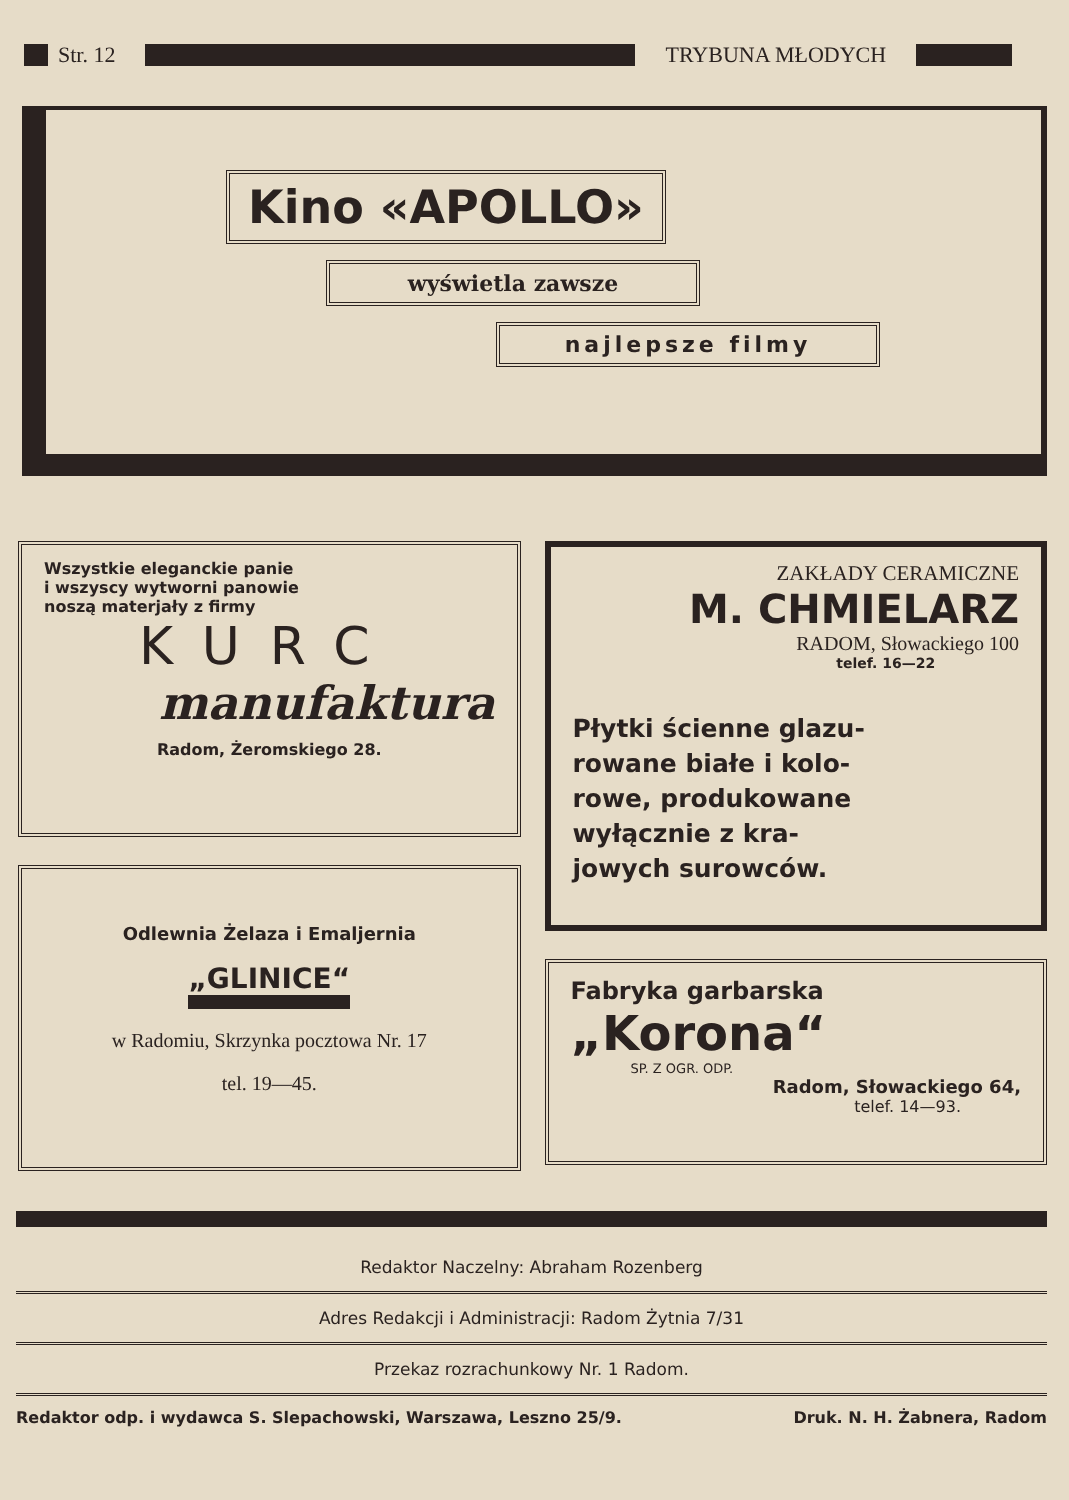Str. 12 TRYBUNA MŁODYCH
Kino «APOLLO»
wyświetla zawsze
najlepsze filmy
Wszystkie eleganckie panie
i wszyscy wytworni panowie
noszą materjały z firmy
KURC
manufaktura
Radom, Żeromskiego 28.
Odlewnia Żelaza i Emaljernia
„GLINICE“
w Radomiu, Skrzynka pocztowa Nr. 17
tel. 19—45.
ZAKŁADY CERAMICZNE
M. CHMIELARZ
RADOM, Słowackiego 100
telef. 16—22
Płytki ścienne glazu-
rowane białe i kolo-
rowe, produkowane
wyłącznie z kra-
jowych surowców.
Fabryka garbarska
„Korona“
SP. Z OGR. ODP.
Radom, Słowackiego 64,
telef. 14—93.
Redaktor Naczelny: Abraham Rozenberg
Adres Redakcji i Administracji: Radom Żytnia 7/31
Przekaz rozrachunkowy Nr. 1 Radom.
Redaktor odp. i wydawca S. Slepachowski, Warszawa, Leszno 25/9. Druk. N. H. Żabnera, Radom